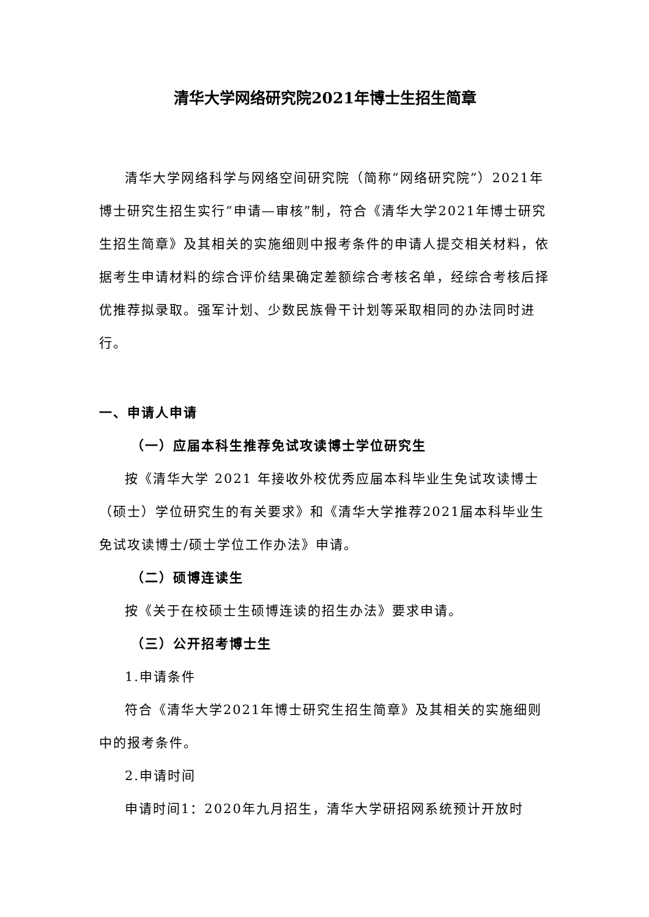清华大学网络研究院2021年博士生招生简章
清华大学网络科学与网络空间研究院（简称“网络研究院”）2021年博士研究生招生实行“申请—审核”制，符合《清华大学2021年博士研究生招生简章》及其相关的实施细则中报考条件的申请人提交相关材料，依据考生申请材料的综合评价结果确定差额综合考核名单，经综合考核后择优推荐拟录取。强军计划、少数民族骨干计划等采取相同的办法同时进行。
一、申请人申请
（一）应届本科生推荐免试攻读博士学位研究生
按《清华大学 2021 年接收外校优秀应届本科毕业生免试攻读博士（硕士）学位研究生的有关要求》和《清华大学推荐2021届本科毕业生免试攻读博士/硕士学位工作办法》申请。
（二）硕博连读生
按《关于在校硕士生硕博连读的招生办法》要求申请。
（三）公开招考博士生
1.申请条件
符合《清华大学2021年博士研究生招生简章》及其相关的实施细则中的报考条件。
2.申请时间
申请时间1：2020年九月招生，清华大学研招网系统预计开放时